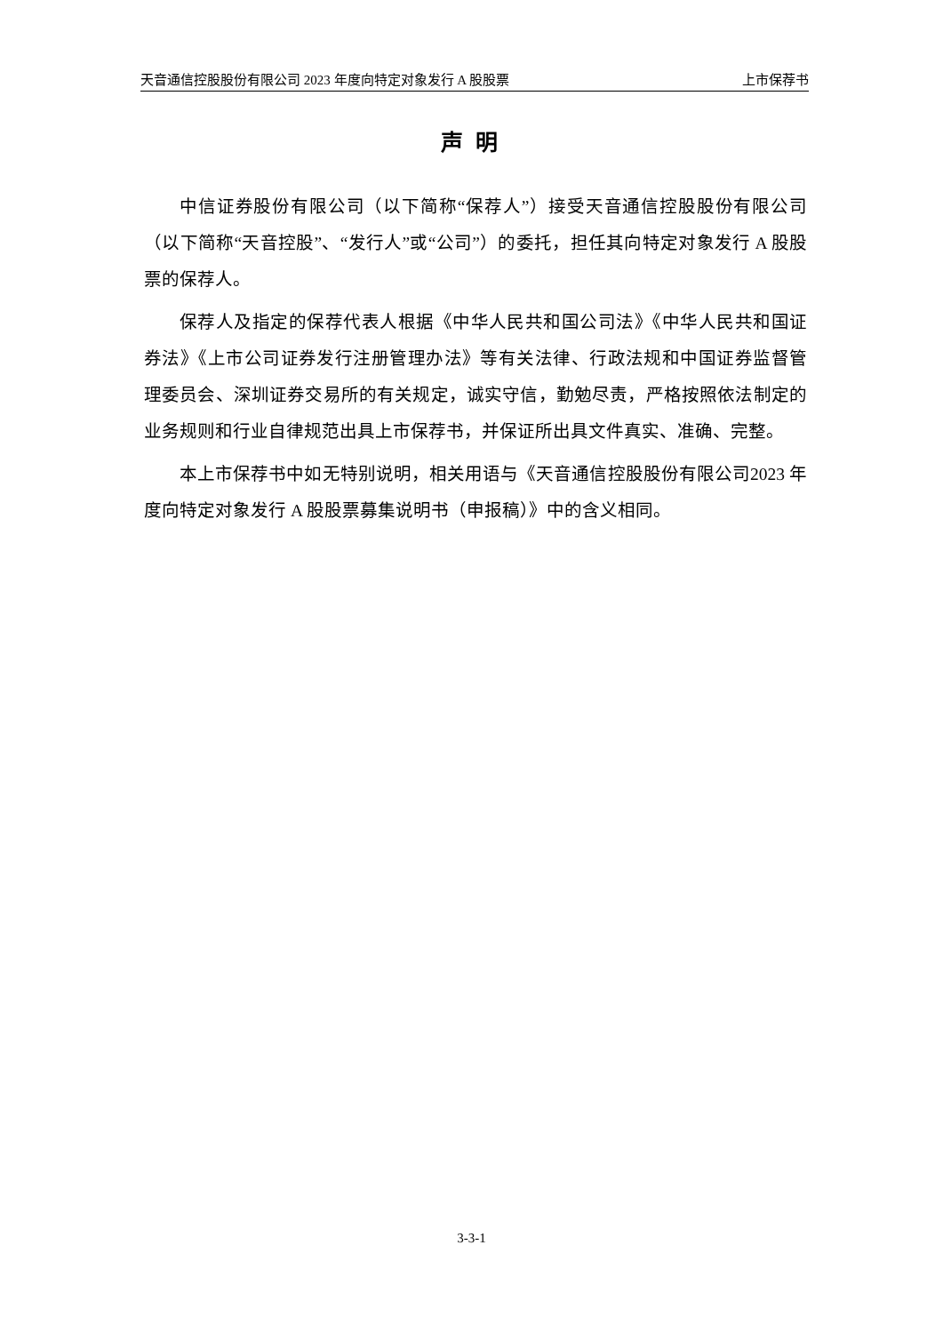天音通信控股股份有限公司 2023 年度向特定对象发行 A 股股票 上市保荐书
声明
中信证券股份有限公司（以下简称“保荐人”）接受天音通信控股股份有限公司（以下简称“天音控股”、“发行人”或“公司”）的委托，担任其向特定对象发行 A 股股票的保荐人。
保荐人及指定的保荐代表人根据《中华人民共和国公司法》《中华人民共和国证券法》《上市公司证券发行注册管理办法》等有关法律、行政法规和中国证券监督管理委员会、深圳证券交易所的有关规定，诚实守信，勤勉尽责，严格按照依法制定的业务规则和行业自律规范出具上市保荐书，并保证所出具文件真实、准确、完整。
本上市保荐书中如无特别说明，相关用语与《天音通信控股股份有限公司2023 年度向特定对象发行 A 股股票募集说明书（申报稿）》中的含义相同。
3-3-1